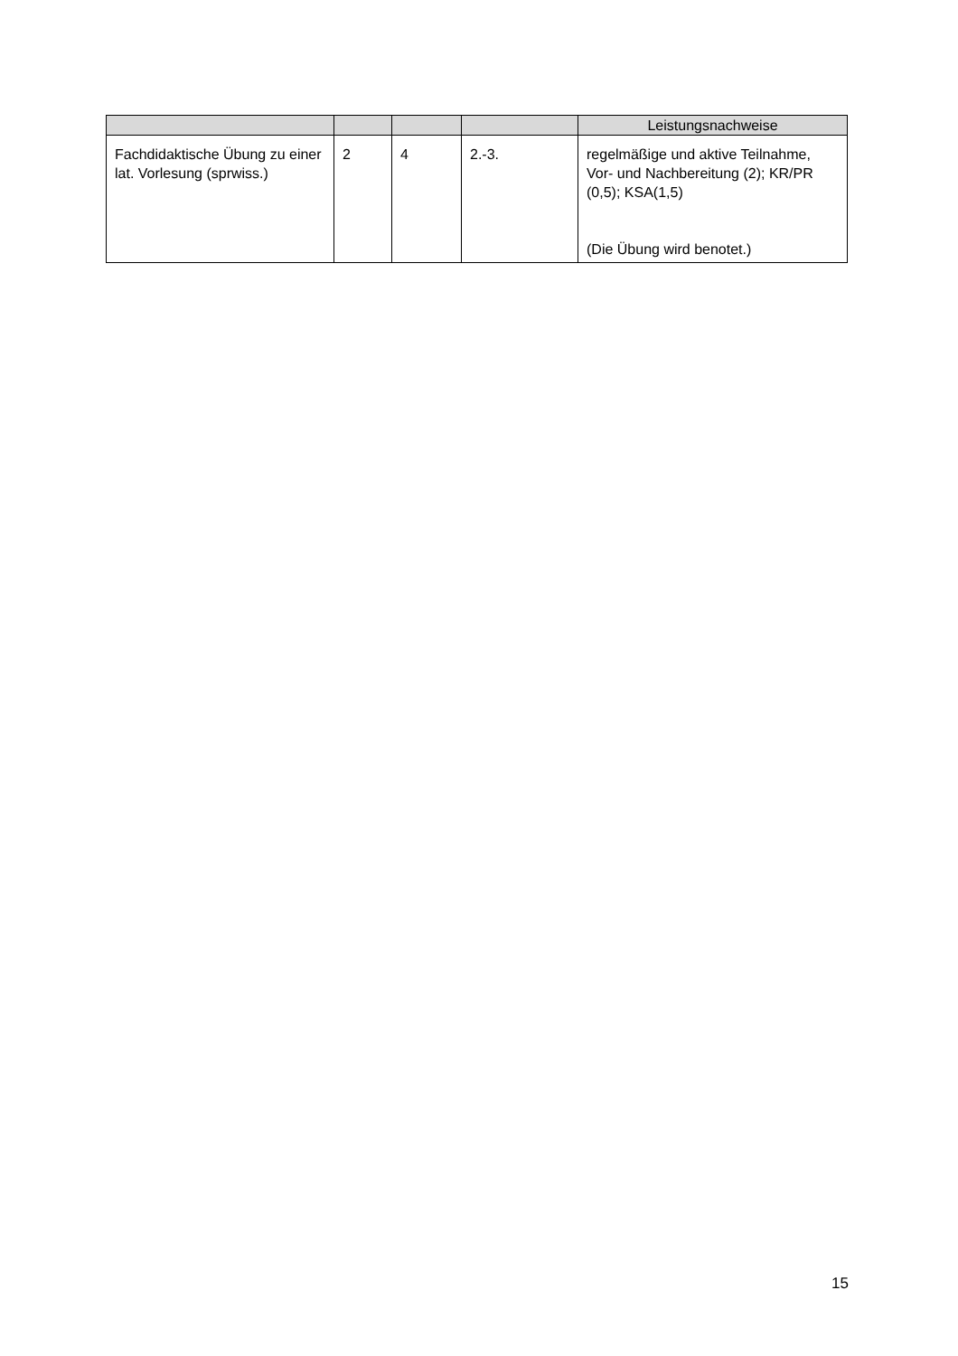| | | | | Leistungsnachweise |
| --- | --- | --- | --- | --- |
| Fachdidaktische Übung zu einer lat. Vorlesung (sprwiss.) | 2 | 4 | 2.-3. | regelmäßige und aktive Teilnahme, Vor- und Nachbereitung (2); KR/PR (0,5); KSA(1,5) (Die Übung wird benotet.) |
15